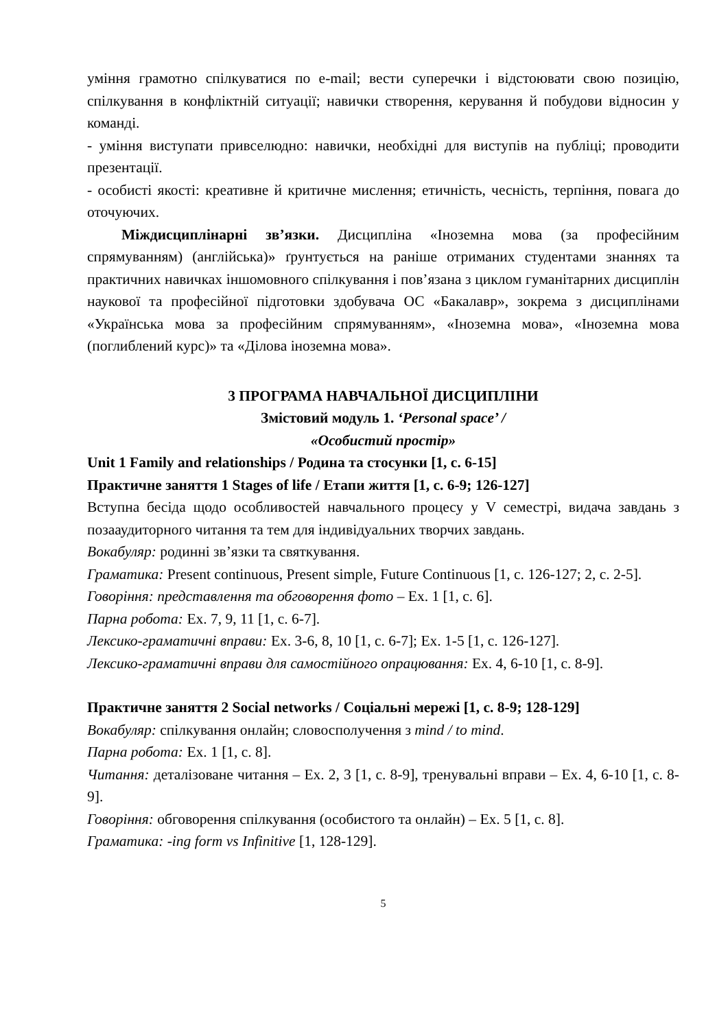уміння грамотно спілкуватися по e-mail; вести суперечки і відстоювати свою позицію, спілкування в конфліктній ситуації; навички створення, керування й побудови відносин у команді.
- уміння виступати привселюдно: навички, необхідні для виступів на публіці; проводити презентації.
- особисті якості: креативне й критичне мислення; етичність, чесність, терпіння, повага до оточуючих.
Міждисциплінарні зв’язки. Дисципліна «Іноземна мова (за професійним спрямуванням) (англійська)» ґрунтується на раніше отриманих студентами знаннях та практичних навичках іншомовного спілкування і пов’язана з циклом гуманітарних дисциплін наукової та професійної підготовки здобувача ОС «Бакалавр», зокрема з дисциплінами «Українська мова за професійним спрямуванням», «Іноземна мова», «Іноземна мова (поглиблений курс)» та «Ділова іноземна мова».
3 ПРОГРАМА НАВЧАЛЬНОЇ ДИСЦИПЛІНИ
Змістовий модуль 1. ‘Personal space’ /
«Особистий простір»
Unit 1 Family and relationships / Родина та стосунки [1, с. 6-15]
Практичне заняття 1 Stages of life / Етапи життя [1, с. 6-9; 126-127]
Вступна бесіда щодо особливостей навчального процесу у V семестрі, видача завдань з позааудиторного читання та тем для індивідуальних творчих завдань.
Вокабуляр: родинні зв’язки та святкування.
Граматика: Present continuous, Present simple, Future Continuous [1, с. 126-127; 2, с. 2-5].
Говоріння: представлення та обговорення фото – Ex. 1 [1, с. 6].
Парна робота: Ex. 7, 9, 11 [1, с. 6-7].
Лексико-граматичні вправи: Ex. 3-6, 8, 10 [1, с. 6-7]; Ex. 1-5 [1, с. 126-127].
Лексико-граматичні вправи для самостійного опрацювання: Ex. 4, 6-10 [1, с. 8-9].
Практичне заняття 2 Social networks / Соціальні мережі [1, с. 8-9; 128-129]
Вокабуляр: спілкування онлайн; словосполучення з mind / to mind.
Парна робота: Ex. 1 [1, с. 8].
Читання: деталізоване читання – Ex. 2, 3 [1, с. 8-9], тренувальні вправи – Ex. 4, 6-10 [1, с. 8-9].
Говоріння: обговорення спілкування (особистого та онлайн) – Ex. 5 [1, с. 8].
Граматика: -ing form vs Infinitive [1, 128-129].
5